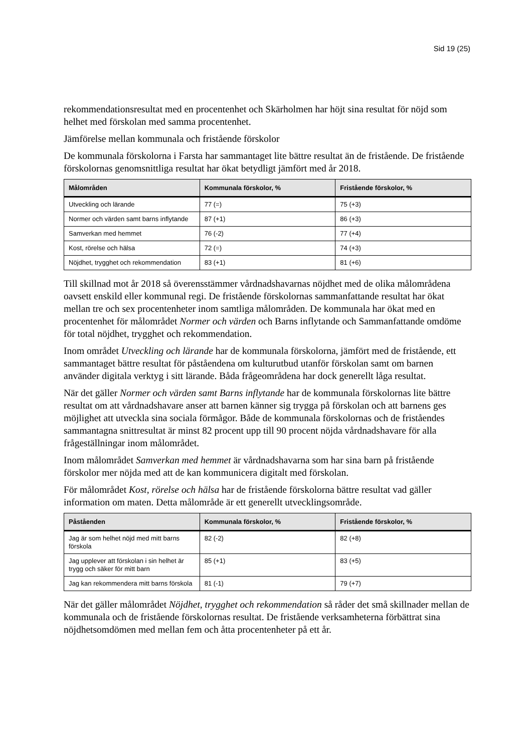Sid 19 (25)
rekommendationsresultat med en procentenhet och Skärholmen har höjt sina resultat för nöjd som helhet med förskolan med samma procentenhet.
Jämförelse mellan kommunala och fristående förskolor
De kommunala förskolorna i Farsta har sammantaget lite bättre resultat än de fristående. De fristående förskolornas genomsnittliga resultat har ökat betydligt jämfört med år 2018.
| Målområden | Kommunala förskolor, % | Fristående förskolor, % |
| --- | --- | --- |
| Utveckling och lärande | 77 (=) | 75 (+3) |
| Normer och värden samt barns inflytande | 87 (+1) | 86 (+3) |
| Samverkan med hemmet | 76 (-2) | 77 (+4) |
| Kost, rörelse och hälsa | 72 (=) | 74 (+3) |
| Nöjdhet, trygghet och rekommendation | 83 (+1) | 81 (+6) |
Till skillnad mot år 2018 så överensstämmer vårdnadshavarnas nöjdhet med de olika målområdena oavsett enskild eller kommunal regi. De fristående förskolornas sammanfattande resultat har ökat mellan tre och sex procentenheter inom samtliga målområden. De kommunala har ökat med en procentenhet för målområdet Normer och värden och Barns inflytande och Sammanfattande omdöme för total nöjdhet, trygghet och rekommendation.
Inom området Utveckling och lärande har de kommunala förskolorna, jämfört med de fristående, ett sammantaget bättre resultat för påståendena om kulturutbud utanför förskolan samt om barnen använder digitala verktyg i sitt lärande. Båda frågeområdena har dock generellt låga resultat.
När det gäller Normer och värden samt Barns inflytande har de kommunala förskolornas lite bättre resultat om att vårdnadshavare anser att barnen känner sig trygga på förskolan och att barnens ges möjlighet att utveckla sina sociala förmågor. Både de kommunala förskolornas och de friståendes sammantagna snittresultat är minst 82 procent upp till 90 procent nöjda vårdnadshavare för alla frågeställningar inom målområdet.
Inom målområdet Samverkan med hemmet är vårdnadshavarna som har sina barn på fristående förskolor mer nöjda med att de kan kommunicera digitalt med förskolan.
För målområdet Kost, rörelse och hälsa har de fristående förskolorna bättre resultat vad gäller information om maten. Detta målområde är ett generellt utvecklingsområde.
| Påståenden | Kommunala förskolor, % | Fristående förskolor, % |
| --- | --- | --- |
| Jag är som helhet nöjd med mitt barns förskola | 82 (-2) | 82 (+8) |
| Jag upplever att förskolan i sin helhet är trygg och säker för mitt barn | 85 (+1) | 83 (+5) |
| Jag kan rekommendera mitt barns förskola | 81 (-1) | 79 (+7) |
När det gäller målområdet Nöjdhet, trygghet och rekommendation så råder det små skillnader mellan de kommunala och de fristående förskolornas resultat. De fristående verksamheterna förbättrat sina nöjdhetsomdömen med mellan fem och åtta procentenheter på ett år.